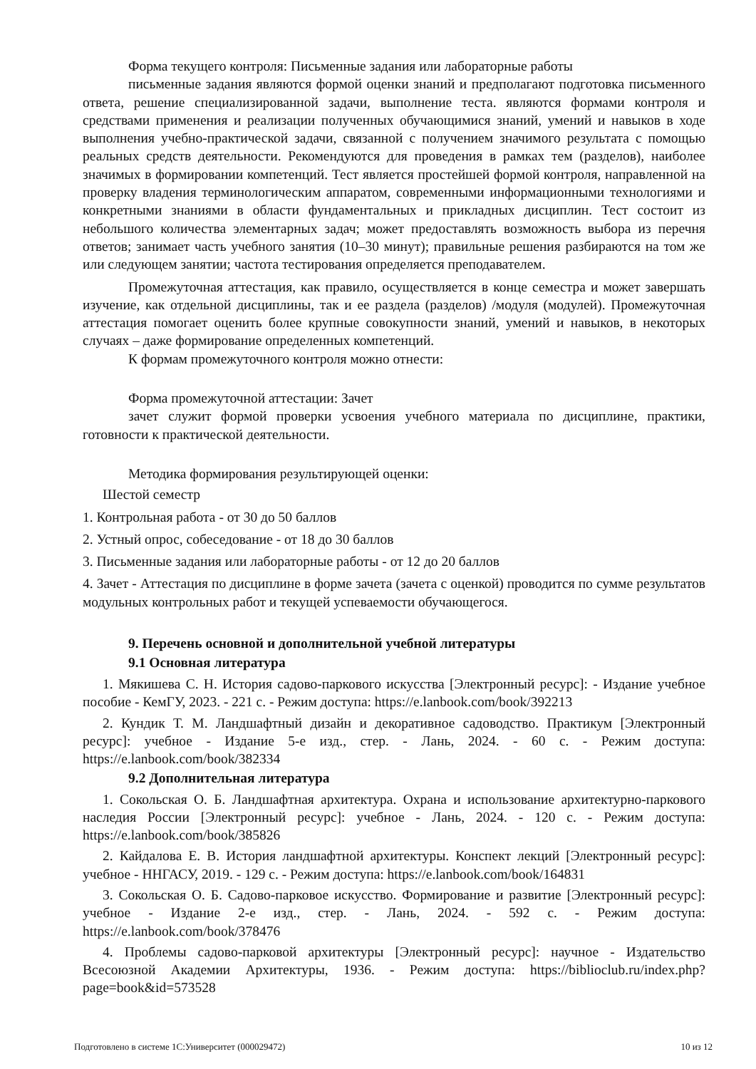Форма текущего контроля: Письменные задания или лабораторные работы
письменные задания являются формой оценки знаний и предполагают подготовка письменного ответа, решение специализированной задачи, выполнение теста. являются формами контроля и средствами применения и реализации полученных обучающимися знаний, умений и навыков в ходе выполнения учебно-практической задачи, связанной с получением значимого результата с помощью реальных средств деятельности. Рекомендуются для проведения в рамках тем (разделов), наиболее значимых в формировании компетенций. Тест является простейшей формой контроля, направленной на проверку владения терминологическим аппаратом, современными информационными технологиями и конкретными знаниями в области фундаментальных и прикладных дисциплин. Тест состоит из небольшого количества элементарных задач; может предоставлять возможность выбора из перечня ответов; занимает часть учебного занятия (10–30 минут); правильные решения разбираются на том же или следующем занятии; частота тестирования определяется преподавателем.
Промежуточная аттестация, как правило, осуществляется в конце семестра и может завершать изучение, как отдельной дисциплины, так и ее раздела (разделов) /модуля (модулей). Промежуточная аттестация помогает оценить более крупные совокупности знаний, умений и навыков, в некоторых случаях – даже формирование определенных компетенций.
К формам промежуточного контроля можно отнести:
Форма промежуточной аттестации: Зачет
зачет служит формой проверки усвоения учебного материала по дисциплине, практики, готовности к практической деятельности.
Методика формирования результирующей оценки:
Шестой семестр
1. Контрольная работа - от 30 до 50 баллов
2. Устный опрос, собеседование - от 18 до 30 баллов
3. Письменные задания или лабораторные работы - от 12 до 20 баллов
4. Зачет - Аттестация по дисциплине в форме зачета (зачета с оценкой) проводится по сумме результатов модульных контрольных работ и текущей успеваемости обучающегося.
9. Перечень основной и дополнительной учебной литературы
9.1 Основная литература
1. Мякишева С. Н. История садово-паркового искусства [Электронный ресурс]: - Издание учебное пособие - КемГУ, 2023. - 221 с. - Режим доступа: https://e.lanbook.com/book/392213
2. Кундик Т. М. Ландшафтный дизайн и декоративное садоводство. Практикум [Электронный ресурс]: учебное - Издание 5-е изд., стер. - Лань, 2024. - 60 с. - Режим доступа: https://e.lanbook.com/book/382334
9.2 Дополнительная литература
1. Сокольская О. Б. Ландшафтная архитектура. Охрана и использование архитектурно-паркового наследия России [Электронный ресурс]: учебное - Лань, 2024. - 120 с. - Режим доступа: https://e.lanbook.com/book/385826
2. Кайдалова Е. В. История ландшафтной архитектуры. Конспект лекций [Электронный ресурс]: учебное - ННГАСУ, 2019. - 129 с. - Режим доступа: https://e.lanbook.com/book/164831
3. Сокольская О. Б. Садово-парковое искусство. Формирование и развитие [Электронный ресурс]: учебное - Издание 2-е изд., стер. - Лань, 2024. - 592 с. - Режим доступа: https://e.lanbook.com/book/378476
4. Проблемы садово-парковой архитектуры [Электронный ресурс]: научное - Издательство Всесоюзной Академии Архитектуры, 1936. - Режим доступа: https://biblioclub.ru/index.php?page=book&id=573528
Подготовлено в системе 1С:Университет (000029472) 10 из 12